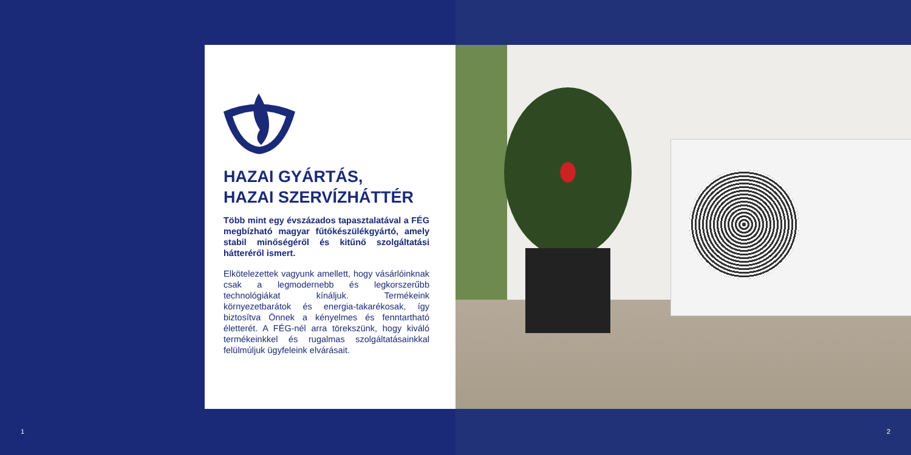HAZAI GYÁRTÁS,
HAZAI SZERVÍZHÁTTÉR
Több mint egy évszázados tapasztalatával a FÉG megbízható magyar fűtőkészülékgyártó, amely stabil minőségéről és kitűnő szolgáltatási hátteréről ismert.
Elkötelezettek vagyunk amellett, hogy vásárlóinknak csak a legmodernebb és legkorszerűbb technológiákat kínáljuk. Termékeink környezetbarátok és energia-takarékosak, így biztosítva Önnek a kényelmes és fenntartható életterét. A FÉG-nél arra törekszünk, hogy kiváló termékeinkkel és rugalmas szolgáltatásainkkal felülmúljuk ügyfeleink elvárásait.
1 2